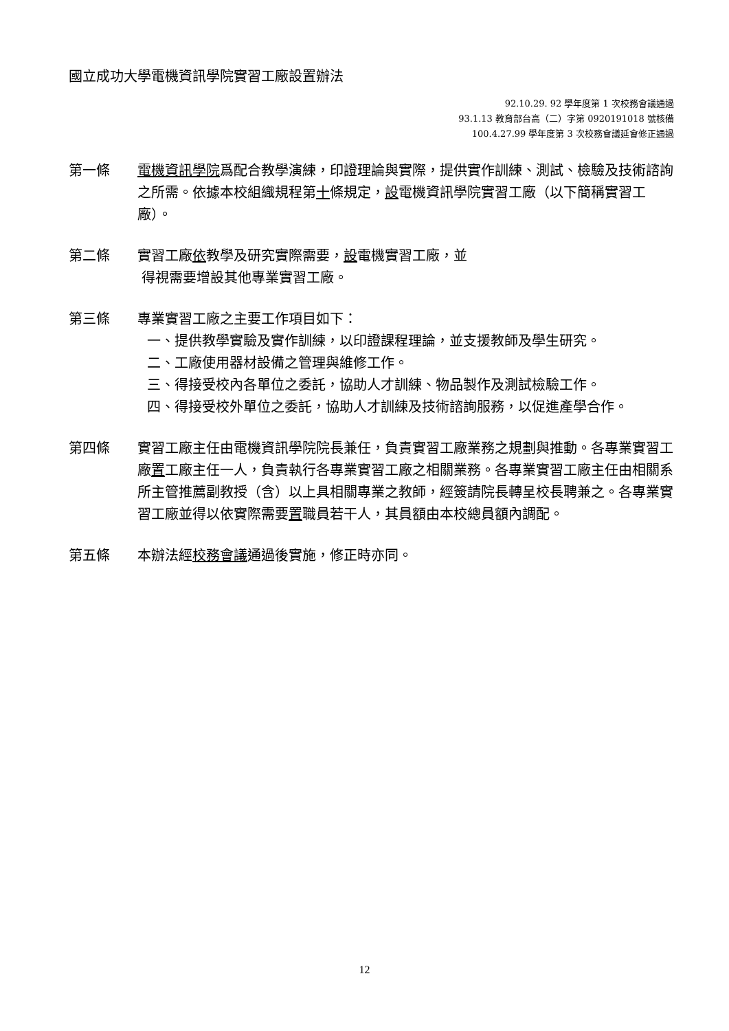國立成功大學電機資訊學院實習工廠設置辦法
92.10.29. 92 學年度第 1 次校務會議通過
93.1.13 教育部台高（二）字第 0920191018 號核備
100.4.27.99 學年度第 3 次校務會議延會修正通過
第一條 電機資訊學院爲配合教學演練，印證理論與實際，提供實作訓練、測試、檢驗及技術諮詢之所需。依據本校組織規程第十條規定，設電機資訊學院實習工廠（以下簡稱實習工廠）。
第二條 實習工廠依教學及研究實際需要，設電機實習工廠，並
得視需要增設其他專業實習工廠。
第三條 專業實習工廠之主要工作項目如下：
一、提供教學實驗及實作訓練，以印證課程理論，並支援教師及學生研究。
二、工廠使用器材設備之管理與維修工作。
三、得接受校內各單位之委託，協助人才訓練、物品製作及測試檢驗工作。
四、得接受校外單位之委託，協助人才訓練及技術諮詢服務，以促進產學合作。
第四條 實習工廠主任由電機資訊學院院長兼任，負責實習工廠業務之規劃與推動。各專業實習工廠置工廠主任一人，負責執行各專業實習工廠之相關業務。各專業實習工廠主任由相關系所主管推薦副教授（含）以上具相關專業之教師，經簽請院長轉呈校長聘兼之。各專業實習工廠並得以依實際需要置職員若干人，其員額由本校總員額內調配。
第五條 本辦法經校務會議通過後實施，修正時亦同。
12